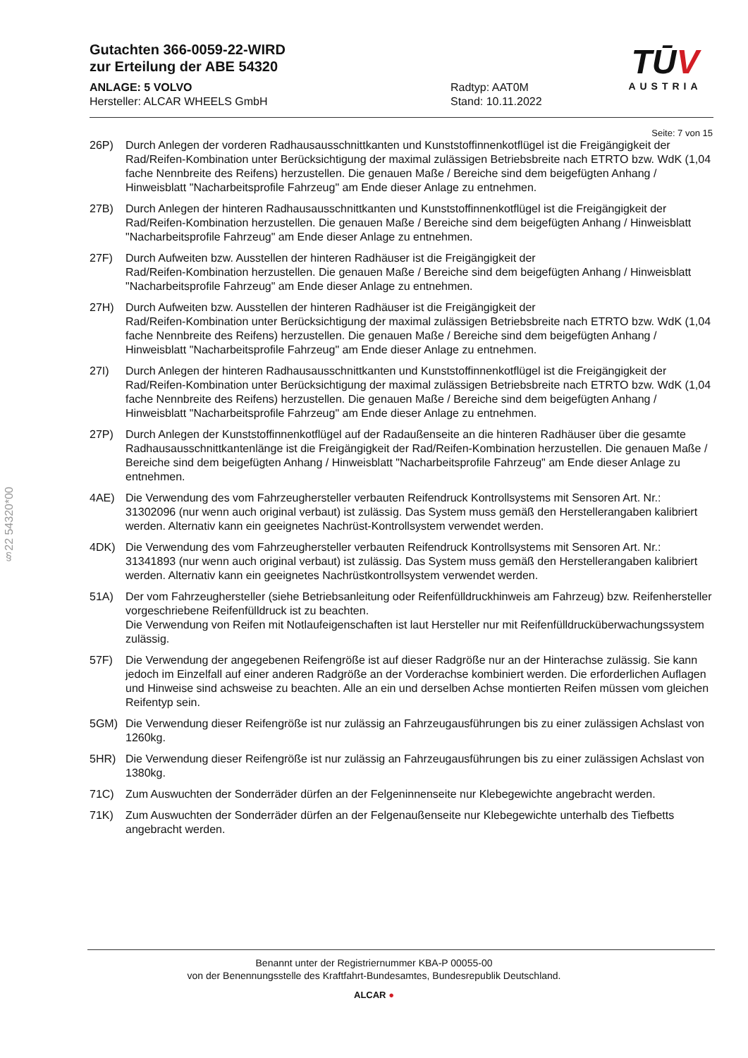Gutachten 366-0059-22-WIRD
zur Erteilung der ABE 54320
ANLAGE: 5 VOLVO
Hersteller: ALCAR WHEELS GmbH
Radtyp: AAT0M
Stand: 10.11.2022
TŪV
AUSTRIA
Seite: 7 von 15
§22 54320*00
26P) Durch Anlegen der vorderen Radhausausschnittkanten und Kunststoffinnenkotflügel ist die Freigängigkeit der Rad/Reifen-Kombination unter Berücksichtigung der maximal zulässigen Betriebsbreite nach ETRTO bzw. WdK (1,04 fache Nennbreite des Reifens) herzustellen. Die genauen Maße / Bereiche sind dem beigefügten Anhang / Hinweisblatt "Nacharbeitsprofile Fahrzeug" am Ende dieser Anlage zu entnehmen.
27B) Durch Anlegen der hinteren Radhausausschnittkanten und Kunststoffinnenkotflügel ist die Freigängigkeit der Rad/Reifen-Kombination herzustellen. Die genauen Maße / Bereiche sind dem beigefügten Anhang / Hinweisblatt "Nacharbeitsprofile Fahrzeug" am Ende dieser Anlage zu entnehmen.
27F) Durch Aufweiten bzw. Ausstellen der hinteren Radhäuser ist die Freigängigkeit der
Rad/Reifen-Kombination herzustellen. Die genauen Maße / Bereiche sind dem beigefügten Anhang / Hinweisblatt "Nacharbeitsprofile Fahrzeug" am Ende dieser Anlage zu entnehmen.
27H) Durch Aufweiten bzw. Ausstellen der hinteren Radhäuser ist die Freigängigkeit der
Rad/Reifen-Kombination unter Berücksichtigung der maximal zulässigen Betriebsbreite nach ETRTO bzw. WdK (1,04 fache Nennbreite des Reifens) herzustellen. Die genauen Maße / Bereiche sind dem beigefügten Anhang / Hinweisblatt "Nacharbeitsprofile Fahrzeug" am Ende dieser Anlage zu entnehmen.
27I) Durch Anlegen der hinteren Radhausausschnittkanten und Kunststoffinnenkotflügel ist die Freigängigkeit der Rad/Reifen-Kombination unter Berücksichtigung der maximal zulässigen Betriebsbreite nach ETRTO bzw. WdK (1,04 fache Nennbreite des Reifens) herzustellen. Die genauen Maße / Bereiche sind dem beigefügten Anhang / Hinweisblatt "Nacharbeitsprofile Fahrzeug" am Ende dieser Anlage zu entnehmen.
27P) Durch Anlegen der Kunststoffinnenkotflügel auf der Radaußenseite an die hinteren Radhäuser über die gesamte Radhausausschnittkantenlänge ist die Freigängigkeit der Rad/Reifen-Kombination herzustellen. Die genauen Maße / Bereiche sind dem beigefügten Anhang / Hinweisblatt "Nacharbeitsprofile Fahrzeug" am Ende dieser Anlage zu entnehmen.
4AE) Die Verwendung des vom Fahrzeughersteller verbauten Reifendruck Kontrollsystems mit Sensoren Art. Nr.: 31302096 (nur wenn auch original verbaut) ist zulässig. Das System muss gemäß den Herstellerangaben kalibriert werden. Alternativ kann ein geeignetes Nachrüst-Kontrollsystem verwendet werden.
4DK) Die Verwendung des vom Fahrzeughersteller verbauten Reifendruck Kontrollsystems mit Sensoren Art. Nr.: 31341893 (nur wenn auch original verbaut) ist zulässig. Das System muss gemäß den Herstellerangaben kalibriert werden. Alternativ kann ein geeignetes Nachrüstkontrollsystem verwendet werden.
51A) Der vom Fahrzeughersteller (siehe Betriebsanleitung oder Reifenfülldruckhinweis am Fahrzeug) bzw. Reifenhersteller vorgeschriebene Reifenfülldruck ist zu beachten.
Die Verwendung von Reifen mit Notlaufeigenschaften ist laut Hersteller nur mit Reifenfülldrucküberwachungssystem zulässig.
57F) Die Verwendung der angegebenen Reifengröße ist auf dieser Radgröße nur an der Hinterachse zulässig. Sie kann jedoch im Einzelfall auf einer anderen Radgröße an der Vorderachse kombiniert werden. Die erforderlichen Auflagen und Hinweise sind achsweise zu beachten. Alle an ein und derselben Achse montierten Reifen müssen vom gleichen Reifentyp sein.
5GM) Die Verwendung dieser Reifengröße ist nur zulässig an Fahrzeugausführungen bis zu einer zulässigen Achslast von 1260kg.
5HR) Die Verwendung dieser Reifengröße ist nur zulässig an Fahrzeugausführungen bis zu einer zulässigen Achslast von 1380kg.
71C) Zum Auswuchten der Sonderräder dürfen an der Felgeninnenseite nur Klebegewichte angebracht werden.
71K) Zum Auswuchten der Sonderräder dürfen an der Felgenaußenseite nur Klebegewichte unterhalb des Tiefbetts angebracht werden.
Benannt unter der Registriernummer KBA-P 00055-00
von der Benennungsstelle des Kraftfahrt-Bundesamtes, Bundesrepublik Deutschland.
ALCAR ●